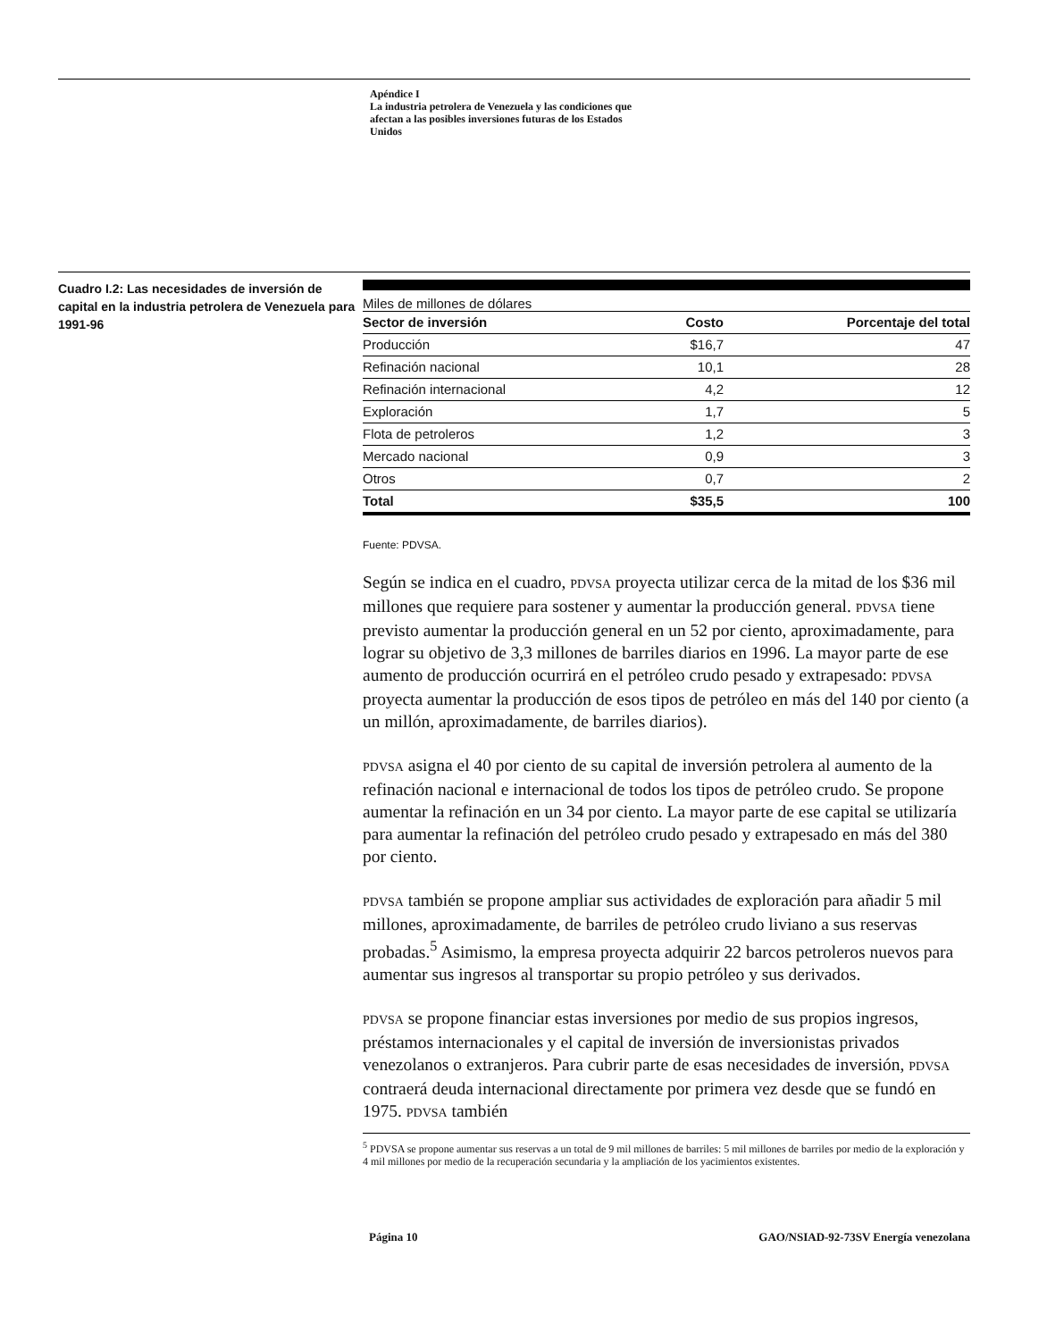Apéndice I
La industria petrolera de Venezuela y las condiciones que afectan a las posibles inversiones futuras de los Estados Unidos
Cuadro I.2: Las necesidades de inversión de capital en la industria petrolera de Venezuela para 1991-96
Miles de millones de dólares
| Sector de inversión | Costo | Porcentaje del total |
| --- | --- | --- |
| Producción | $16,7 | 47 |
| Refinación nacional | 10,1 | 28 |
| Refinación internacional | 4,2 | 12 |
| Exploración | 1,7 | 5 |
| Flota de petroleros | 1,2 | 3 |
| Mercado nacional | 0,9 | 3 |
| Otros | 0,7 | 2 |
| Total | $35,5 | 100 |
Fuente: PDVSA.
Según se indica en el cuadro, PDVSA proyecta utilizar cerca de la mitad de los $36 mil millones que requiere para sostener y aumentar la producción general. PDVSA tiene previsto aumentar la producción general en un 52 por ciento, aproximadamente, para lograr su objetivo de 3,3 millones de barriles diarios en 1996. La mayor parte de ese aumento de producción ocurrirá en el petróleo crudo pesado y extrapesado: PDVSA proyecta aumentar la producción de esos tipos de petróleo en más del 140 por ciento (a un millón, aproximadamente, de barriles diarios).
PDVSA asigna el 40 por ciento de su capital de inversión petrolera al aumento de la refinación nacional e internacional de todos los tipos de petróleo crudo. Se propone aumentar la refinación en un 34 por ciento. La mayor parte de ese capital se utilizaría para aumentar la refinación del petróleo crudo pesado y extrapesado en más del 380 por ciento.
PDVSA también se propone ampliar sus actividades de exploración para añadir 5 mil millones, aproximadamente, de barriles de petróleo crudo liviano a sus reservas probadas.<sup>5</sup> Asimismo, la empresa proyecta adquirir 22 barcos petroleros nuevos para aumentar sus ingresos al transportar su propio petróleo y sus derivados.
PDVSA se propone financiar estas inversiones por medio de sus propios ingresos, préstamos internacionales y el capital de inversión de inversionistas privados venezolanos o extranjeros. Para cubrir parte de esas necesidades de inversión, PDVSA contraerá deuda internacional directamente por primera vez desde que se fundó en 1975. PDVSA también
<sup>5</sup> PDVSA se propone aumentar sus reservas a un total de 9 mil millones de barriles: 5 mil millones de barriles por medio de la exploración y 4 mil millones por medio de la recuperación secundaria y la ampliación de los yacimientos existentes.
Página 10 GAO/NSIAD-92-73SV Energía venezolana